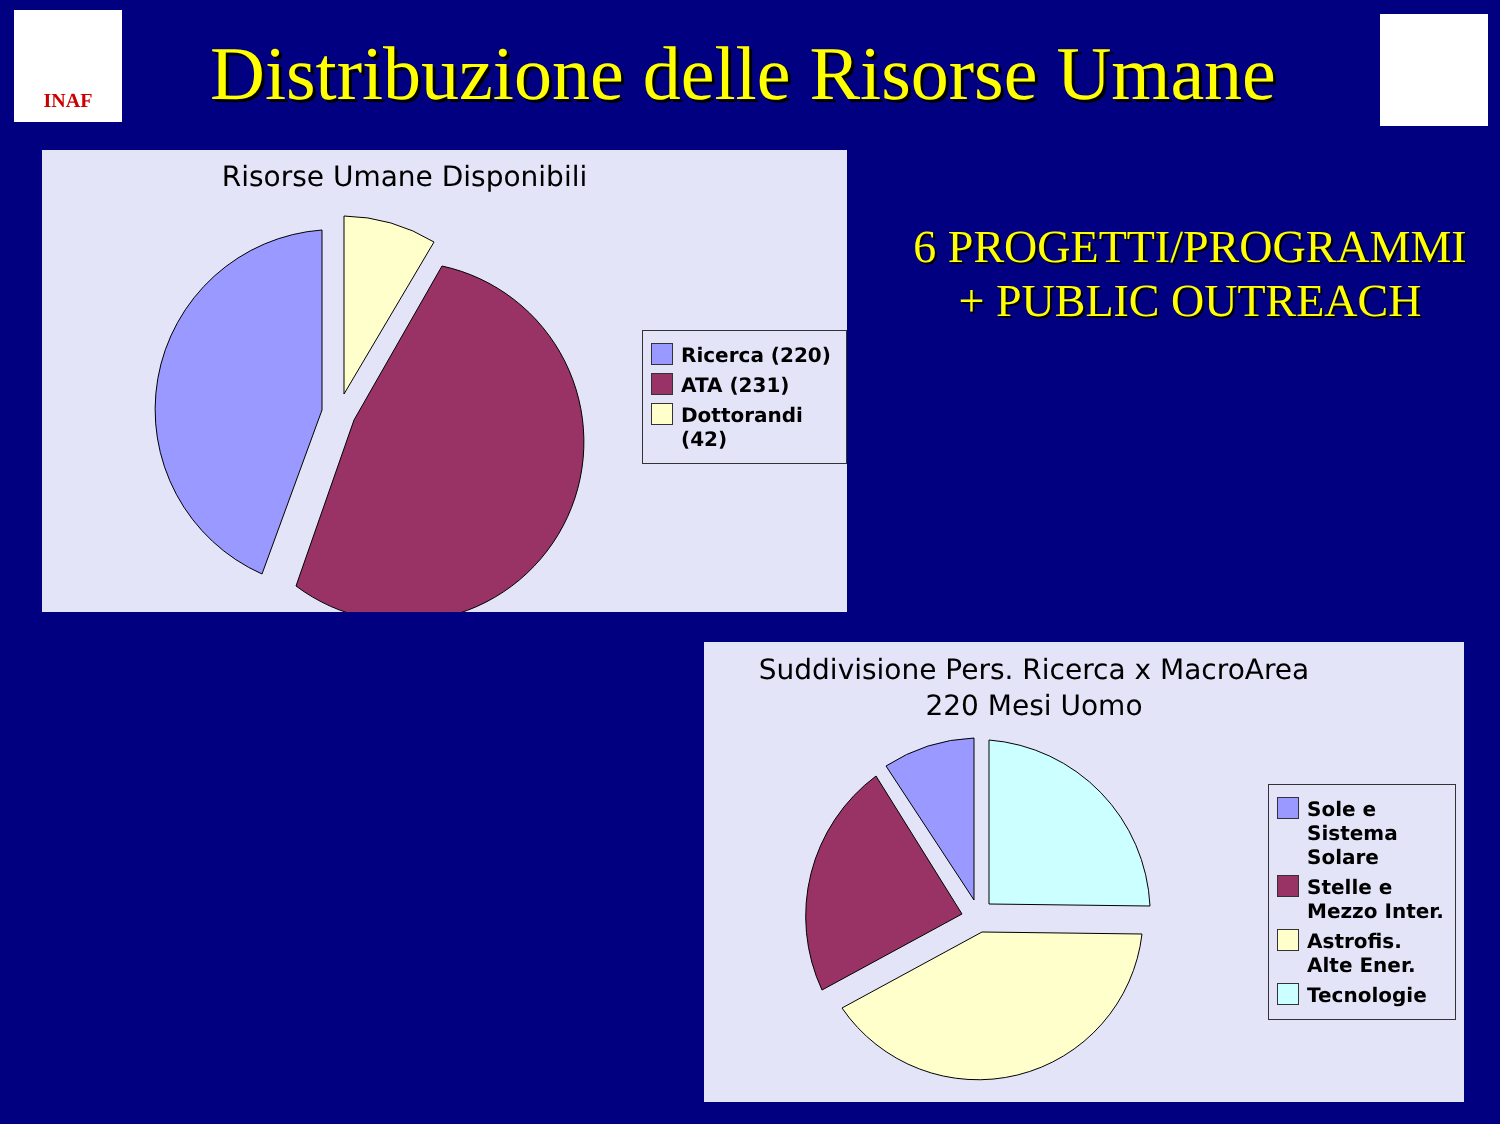INAF
Distribuzione delle Risorse Umane
Risorse Umane Disponibili
Ricerca (220)
ATA (231)
Dottorandi (42)
6 PROGETTI/PROGRAMMI
+ PUBLIC OUTREACH
Suddivisione Pers. Ricerca x MacroArea
220 Mesi Uomo
Sole e Sistema Solare
Stelle e Mezzo Inter.
Astrofis. Alte Ener.
Tecnologie